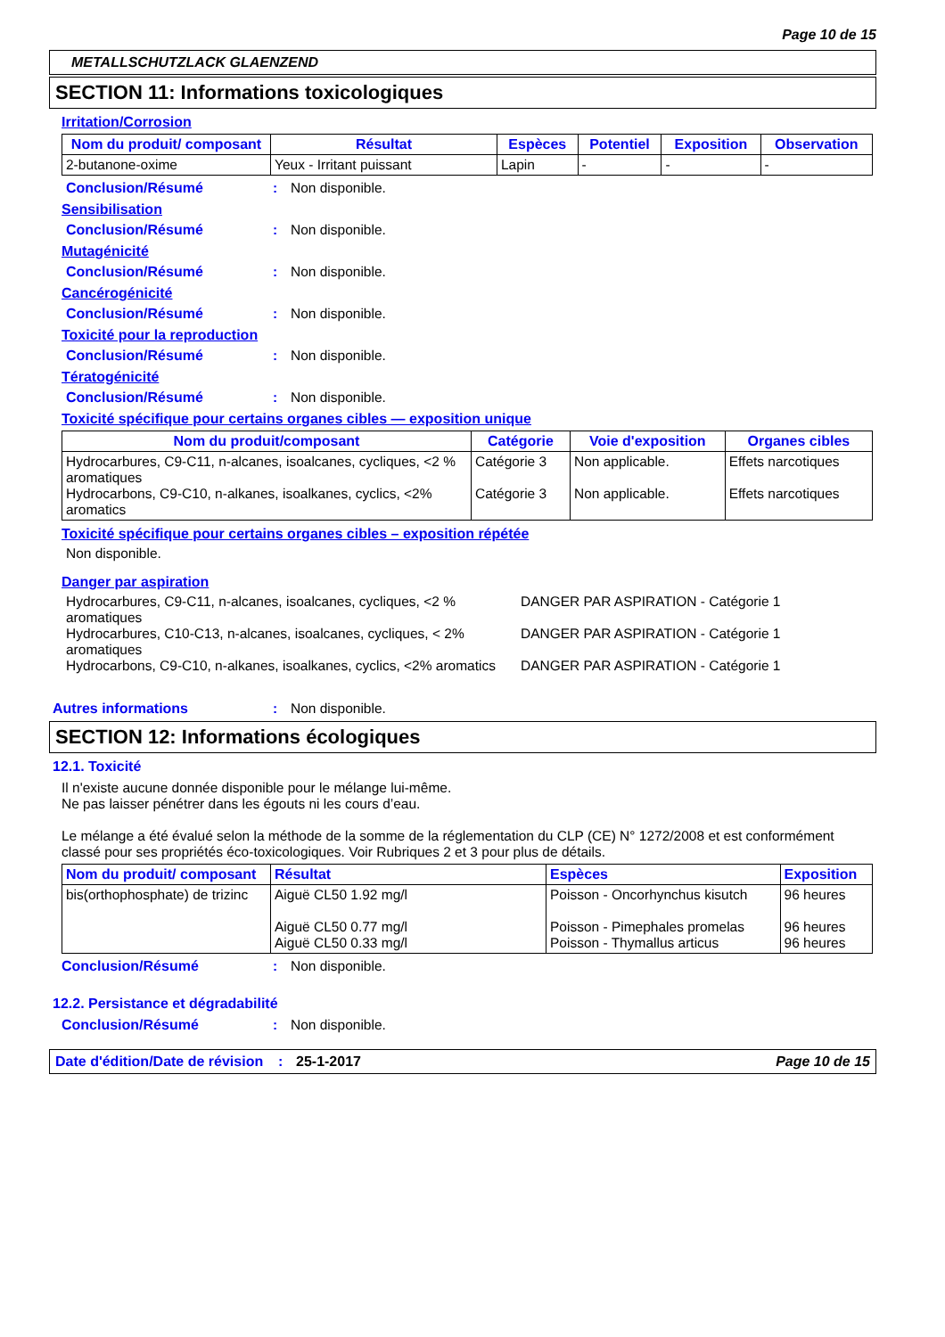Page 10 de 15
METALLSCHUTZLACK GLAENZEND
SECTION 11: Informations toxicologiques
Irritation/Corrosion
| Nom du produit/ composant | Résultat | Espèces | Potentiel | Exposition | Observation |
| --- | --- | --- | --- | --- | --- |
| 2-butanone-oxime | Yeux - Irritant puissant | Lapin | - | - | - |
Conclusion/Résumé: Non disponible.
Sensibilisation
Conclusion/Résumé: Non disponible.
Mutagénicité
Conclusion/Résumé: Non disponible.
Cancérogénicité
Conclusion/Résumé: Non disponible.
Toxicité pour la reproduction
Conclusion/Résumé: Non disponible.
Tératogénicité
Conclusion/Résumé: Non disponible.
Toxicité spécifique pour certains organes cibles — exposition unique
| Nom du produit/composant | Catégorie | Voie d'exposition | Organes cibles |
| --- | --- | --- | --- |
| Hydrocarbures, C9-C11, n-alcanes, isoalcanes, cycliques, <2 % aromatiques Hydrocarbons, C9-C10, n-alkanes, isoalkanes, cyclics, <2% aromatics | Catégorie 3 Catégorie 3 | Non applicable. Non applicable. | Effets narcotiques Effets narcotiques |
Toxicité spécifique pour certains organes cibles – exposition répétée
Non disponible.
Danger par aspiration
Hydrocarbures, C9-C11, n-alcanes, isoalcanes, cycliques, <2 % aromatiques DANGER PAR ASPIRATION - Catégorie 1
Hydrocarbures, C10-C13, n-alcanes, isoalcanes, cycliques, < 2% aromatiques DANGER PAR ASPIRATION - Catégorie 1
Hydrocarbons, C9-C10, n-alkanes, isoalkanes, cyclics, <2% aromatics DANGER PAR ASPIRATION - Catégorie 1
Autres informations: Non disponible.
SECTION 12: Informations écologiques
12.1. Toxicité
Il n'existe aucune donnée disponible pour le mélange lui-même.
Ne pas laisser pénétrer dans les égouts ni les cours d’eau.
Le mélange a été évalué selon la méthode de la somme de la réglementation du CLP (CE) N° 1272/2008 et est conformément classé pour ses propriétés éco-toxicologiques. Voir Rubriques 2 et 3 pour plus de détails.
| Nom du produit/ composant | Résultat | Espèces | Exposition |
| --- | --- | --- | --- |
| bis(orthophosphate) de trizinc | Aiguë CL50 1.92 mg/l Aiguë CL50 0.77 mg/l Aiguë CL50 0.33 mg/l | Poisson - Oncorhynchus kisutch Poisson - Pimephales promelas Poisson - Thymallus articus | 96 heures 96 heures 96 heures |
Conclusion/Résumé: Non disponible.
12.2. Persistance et dégradabilité
Conclusion/Résumé: Non disponible.
Date d'édition/Date de révision: 25-1-2017 Page 10 de 15